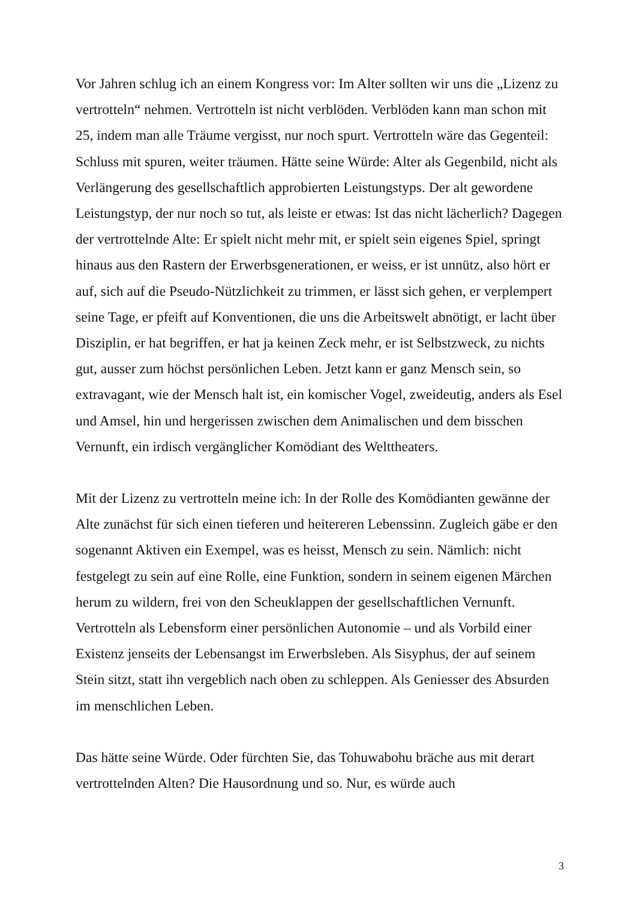Vor Jahren schlug ich an einem Kongress vor: Im Alter sollten wir uns die „Lizenz zu vertrotteln“ nehmen. Vertrotteln ist nicht verblöden. Verblöden kann man schon mit 25, indem man alle Träume vergisst, nur noch spurt. Vertrotteln wäre das Gegenteil: Schluss mit spuren, weiter träumen. Hätte seine Würde: Alter als Gegenbild, nicht als Verlängerung des gesellschaftlich approbierten Leistungstyps. Der alt gewordene Leistungstyp, der nur noch so tut, als leiste er etwas: Ist das nicht lächerlich? Dagegen der vertrottelnde Alte: Er spielt nicht mehr mit, er spielt sein eigenes Spiel, springt hinaus aus den Rastern der Erwerbsgenerationen, er weiss, er ist unnütz, also hört er auf, sich auf die Pseudo-Nützlichkeit zu trimmen, er lässt sich gehen, er verplempert seine Tage, er pfeift auf Konventionen, die uns die Arbeitswelt abnötigt, er lacht über Disziplin, er hat begriffen, er hat ja keinen Zeck mehr, er ist Selbstzweck, zu nichts gut, ausser zum höchst persönlichen Leben. Jetzt kann er ganz Mensch sein, so extravagant, wie der Mensch halt ist, ein komischer Vogel, zweideutig, anders als Esel und Amsel, hin und hergerissen zwischen dem Animalischen und dem bisschen Vernunft, ein irdisch vergänglicher Komödiant des Welttheaters.
Mit der Lizenz zu vertrotteln meine ich: In der Rolle des Komödianten gewänne der Alte zunächst für sich einen tieferen und heitereren Lebenssinn. Zugleich gäbe er den sogenannt Aktiven ein Exempel, was es heisst, Mensch zu sein. Nämlich: nicht festgelegt zu sein auf eine Rolle, eine Funktion, sondern in seinem eigenen Märchen herum zu wildern, frei von den Scheuklappen der gesellschaftlichen Vernunft. Vertrotteln als Lebensform einer persönlichen Autonomie – und als Vorbild einer Existenz jenseits der Lebensangst im Erwerbsleben. Als Sisyphus, der auf seinem Stein sitzt, statt ihn vergeblich nach oben zu schleppen. Als Geniesser des Absurden im menschlichen Leben.
Das hätte seine Würde. Oder fürchten Sie, das Tohuwabohu bräche aus mit derart vertrottelnden Alten? Die Hausordnung und so. Nur, es würde auch
3